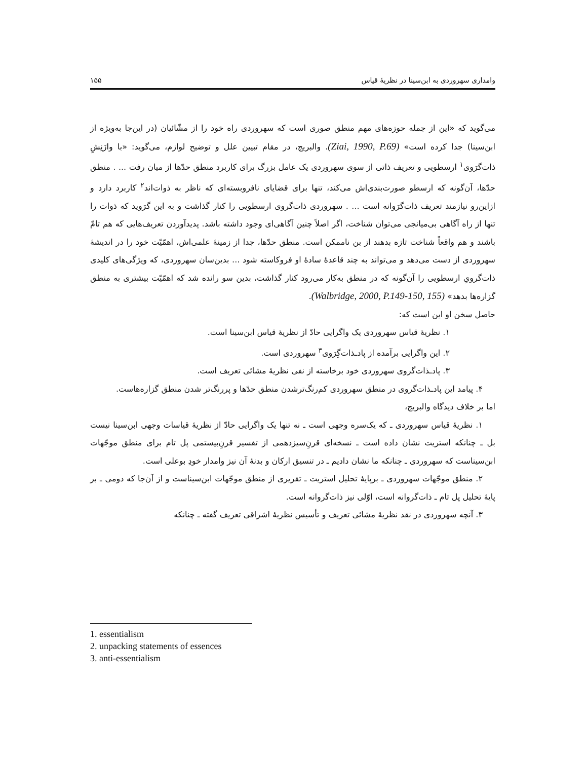وامداری سهروردی به ابن‌سینا در نظریهٔ قیاس ۱۵۵
می‌گوید که «این از جمله حوزه‌های مهم منطق صوری است که سهروردی راه خود را از مشّائیان (در این‌جا به‌ویژه از ابن‌سینا) جدا کرده است» (Ziai, 1990, P.69). والبریج، در مقام تبیین علل و توضیح لوازم، می‌گوید: «با وازَنِشِ ذات‌گرَوی<sup>۱</sup> ارسطویی و تعریف ذاتی از سوی سهروردی یک عامل بزرگ برای کاربرد منطق حدّها از میان رفت ... . منطق حدّها، آن‌گونه که ارسطو صورت‌بندی‌اش می‌کند، تنها برای قضایای نافروبسته‌ای که ناظر به ذوات‌اند<sup>۲</sup> کاربرد دارد و ازاین‌رو نیازمند تعریف ذات‌گرَوانه است ... . سهروردی ذات‌گروی ارسطویی را کنار گذاشت و به این گرَوید که ذوات را تنها از راه آگاهی بی‌میانجی می‌توان شناخت، اگر اصلاً چنین آگاهی‌ای وجود داشته باشد. پدیدآوردن تعریف‌هایی که هم تامّ باشند و هم واقعاً شناخت تازه بدهند از بن ناممکن است. منطق حدّها، جدا از زمینهٔ علمی‌اش، اهمّیّت خود را در اندیشهٔ سهروردی از دست می‌دهد و می‌تواند به چند قاعدهٔ سادهٔ او فروکاسته شود ... بدین‌سان سهروردی، که ویژگی‌های کلیدی ذات‌گرویِ ارسطویی را آن‌گونه که در منطق به‌کار می‌رود کنار گذاشت، بدین سو رانده شد که اهمّیّت بیشتری به منطق گزاره‌ها بدهد» (Walbridge, 2000, P.149-150, 155).
حاصل سخن او این است که:
۱. نظریهٔ قیاس سهروردی یک واگرایی حادّ از نظریهٔ قیاس ابن‌سینا است.
۲. این واگرایی برآمده از پاد‌ـذات‌گِرَوی<sup>۳</sup> سهروردی است.
۳. پاد‌ـذات‌گروی سهروردی خود برخاسته از نفی نظریهٔ مشائی تعریف است.
۴. پیامد این پاد‌ـذات‌گروی در منطق سهروردی کم‌رنگ‌ترشدن منطق حدّها و پررنگ‌تر شدن منطق گزاره‌هاست.
اما بر خلاف دیدگاه والبریج،
۱. نظریهٔ قیاس سهروردی ـ که یک‌سره وجهی است ـ نه تنها یک واگرایی حادّ از نظریهٔ قیاسات وجهی ابن‌سینا نیست بل ـ چنانکه استریت نشان داده است ـ نسخه‌ای قرنِ‌سیزدهمی از تفسیر قرنِ‌بیستمی پل تام برای منطق موجّهات ابن‌سیناست که سهروردی ـ چنانکه ما نشان دادیم ـ در تنسیق ارکان و بدنهٔ آن نیز وامدار خودِ بوعلی است.
۲. منطق موجّهات سهروردی ـ برپایهٔ تحلیل استریت ـ تقریری از منطق موجّهات ابن‌سیناست و از آن‌جا که دومی ـ بر پایهٔ تحلیل پل تام ـ ذات‌گروانه است، اوّلی نیز ذات‌گروانه است.
۳. آنچه سهروردی در نقد نظریهٔ مشائی تعریف و تأسیس نظریهٔ اشراقی تعریف گفته ـ چنانکه
1. essentialism
2. unpacking statements of essences
3. anti-essentialism